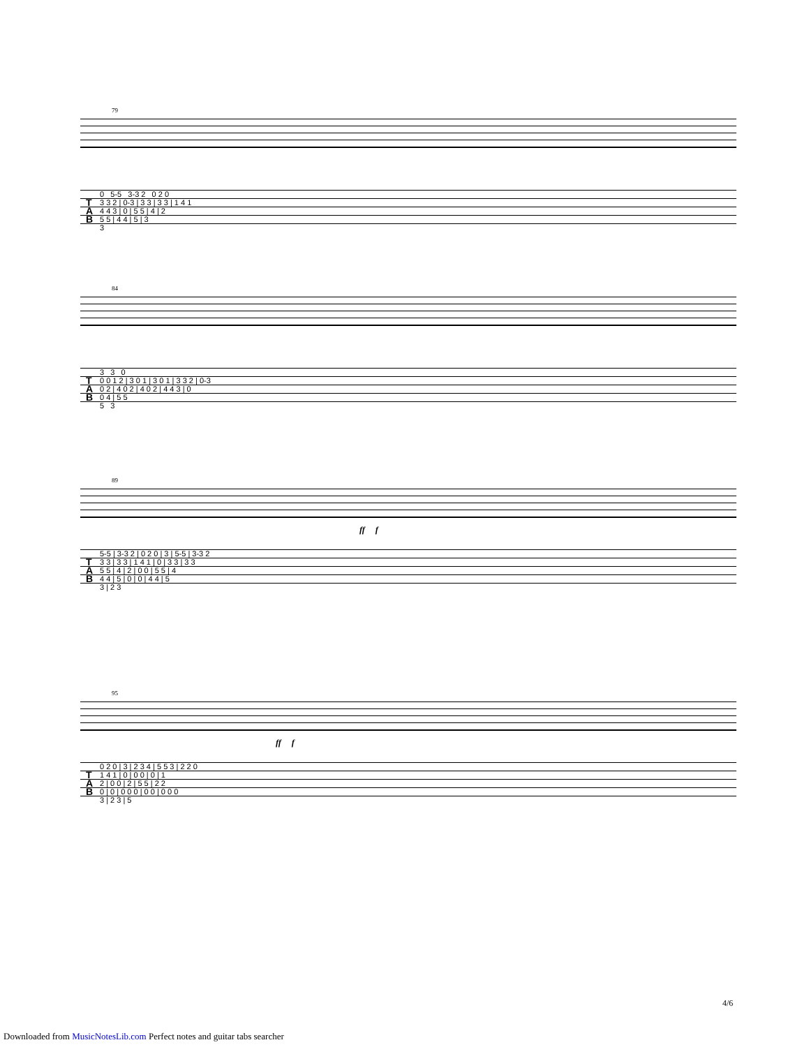79
| | 0 5-5 3-3 2 0 2 0 |
| T | 3 3 2 / 0-3 / 3 3 / 3 3 / 1 4 1 |
| A | 4 4 3 / 0 / 5 5 / 4 / 2 |
| B | 5 5 / 4 4 / 5 / 3 |
| | 3 |
84
| | 3 3 0 |
| T | 0 0 1 2 / 3 0 1 / 3 0 1 / 3 3 2 / 0-3 |
| A | 0 2 / 4 0 2 / 4 0 2 / 4 4 3 / 0 |
| B | 0 4 / 5 5 |
| | 5 3 |
89
ff f
| | 5-5 / 3-3 2 / 0 2 0 / 3 / 5-5 / 3-3 2 |
| T | 3 3 / 3 3 / 1 4 1 / 0 / 3 3 / 3 3 |
| A | 5 5 / 4 / 2 / 0 0 / 5 5 / 4 |
| B | 4 4 / 5 / 0 / 0 / 4 4 / 5 |
| | 3 / 2 3 |
95
ff f
| | 0 2 0 / 3 / 2 3 4 / 5 5 3 / 2 2 0 |
| T | 1 4 1 / 0 / 0 0 / 0 / 1 |
| A | 2 / 0 0 / 2 / 5 5 / 2 2 |
| B | 0 / 0 / 0 0 0 / 0 0 / 0 0 0 |
| | 3 / 2 3 / 5 |
4/6
Downloaded from MusicNotesLib.com Perfect notes and guitar tabs searcher